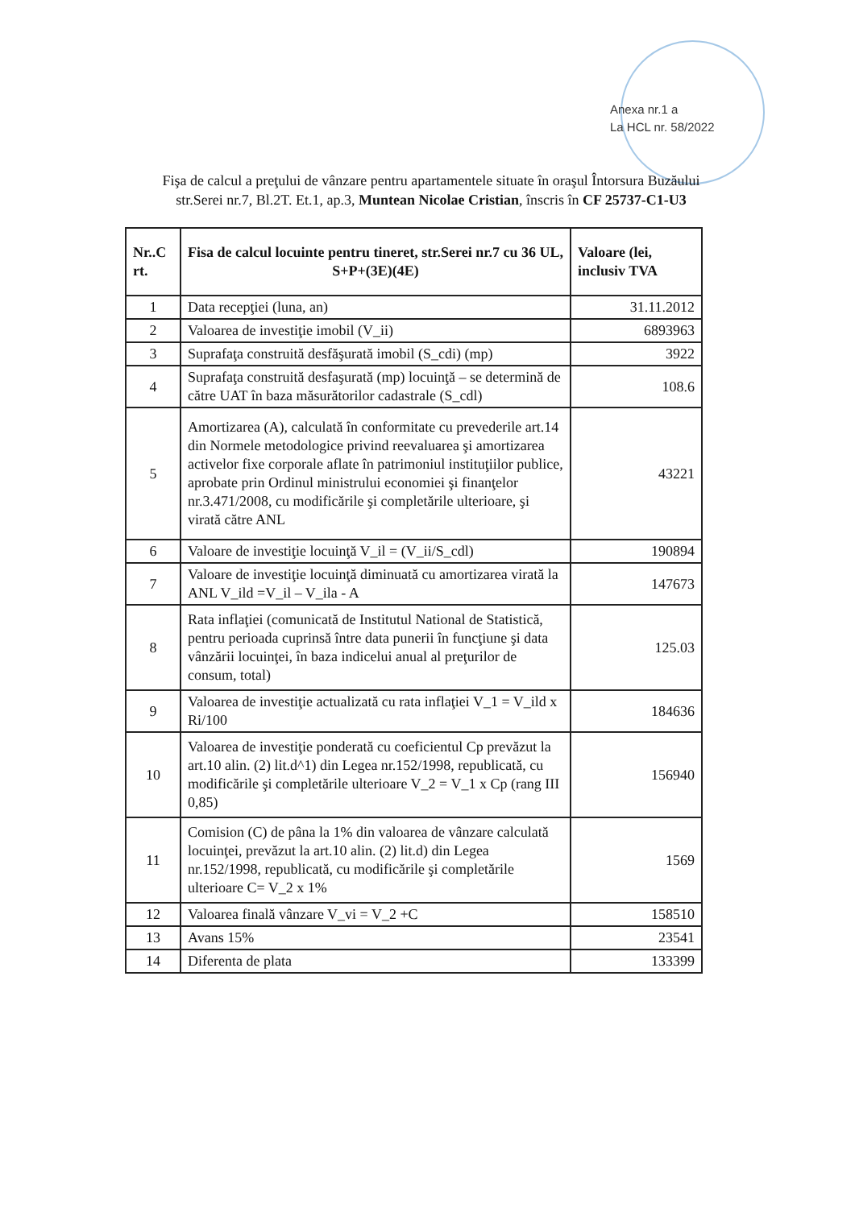Anexa nr.1 a
La HCL nr. 58/2022
Fişa de calcul a preţului de vânzare pentru apartamentele situate în oraşul Întorsura Buzăului
str.Serei nr.7, Bl.2T. Et.1, ap.3, Muntean Nicolae Cristian, înscris în CF 25737-C1-U3
| Nr..C rt. | Fisa de calcul locuinte pentru tineret, str.Serei nr.7 cu 36 UL, S+P+(3E)(4E) | Valoare (lei, inclusiv TVA |
| --- | --- | --- |
| 1 | Data recepţiei (luna, an) | 31.11.2012 |
| 2 | Valoarea de investiţie imobil (V_ii) | 6893963 |
| 3 | Suprafaţa construită desfăşurată imobil (S_cdi) (mp) | 3922 |
| 4 | Suprafaţa construită desfaşurată (mp) locuinţă – se determină de către UAT în baza măsurătorilor cadastrale (S_cdl) | 108.6 |
| 5 | Amortizarea (A), calculată în conformitate cu prevederile art.14 din Normele metodologice privind reevaluarea şi amortizarea activelor fixe corporale aflate în patrimoniul instituţiilor publice, aprobate prin Ordinul ministrului economiei şi finanţelor nr.3.471/2008, cu modificările şi completările ulterioare, şi virată către ANL | 43221 |
| 6 | Valoare de investiţie locuinţă V_il = (V_ii/S_cdl) | 190894 |
| 7 | Valoare de investiţie locuinţă diminuată cu amortizarea virată la ANL V_ild =V_il – V_ila - A | 147673 |
| 8 | Rata inflaţiei (comunicată de Institutul National de Statistică, pentru perioada cuprinsă între data punerii în funcţiune şi data vânzării locuinţei, în baza indicelui anual al preţurilor de consum, total) | 125.03 |
| 9 | Valoarea de investiţie actualizată cu rata inflaţiei V_1 = V_ild x Ri/100 | 184636 |
| 10 | Valoarea de investiţie ponderată cu coeficientul Cp prevăzut la art.10 alin. (2) lit.d^1) din Legea nr.152/1998, republicată, cu modificările şi completările ulterioare V_2 = V_1 x Cp (rang III 0,85) | 156940 |
| 11 | Comision (C) de pâna la 1% din valoarea de vânzare calculată locuinţei, prevăzut la art.10 alin. (2) lit.d) din Legea nr.152/1998, republicată, cu modificările şi completările ulterioare C= V_2 x 1% | 1569 |
| 12 | Valoarea finală vânzare V_vi = V_2 +C | 158510 |
| 13 | Avans 15% | 23541 |
| 14 | Diferenta de plata | 133399 |